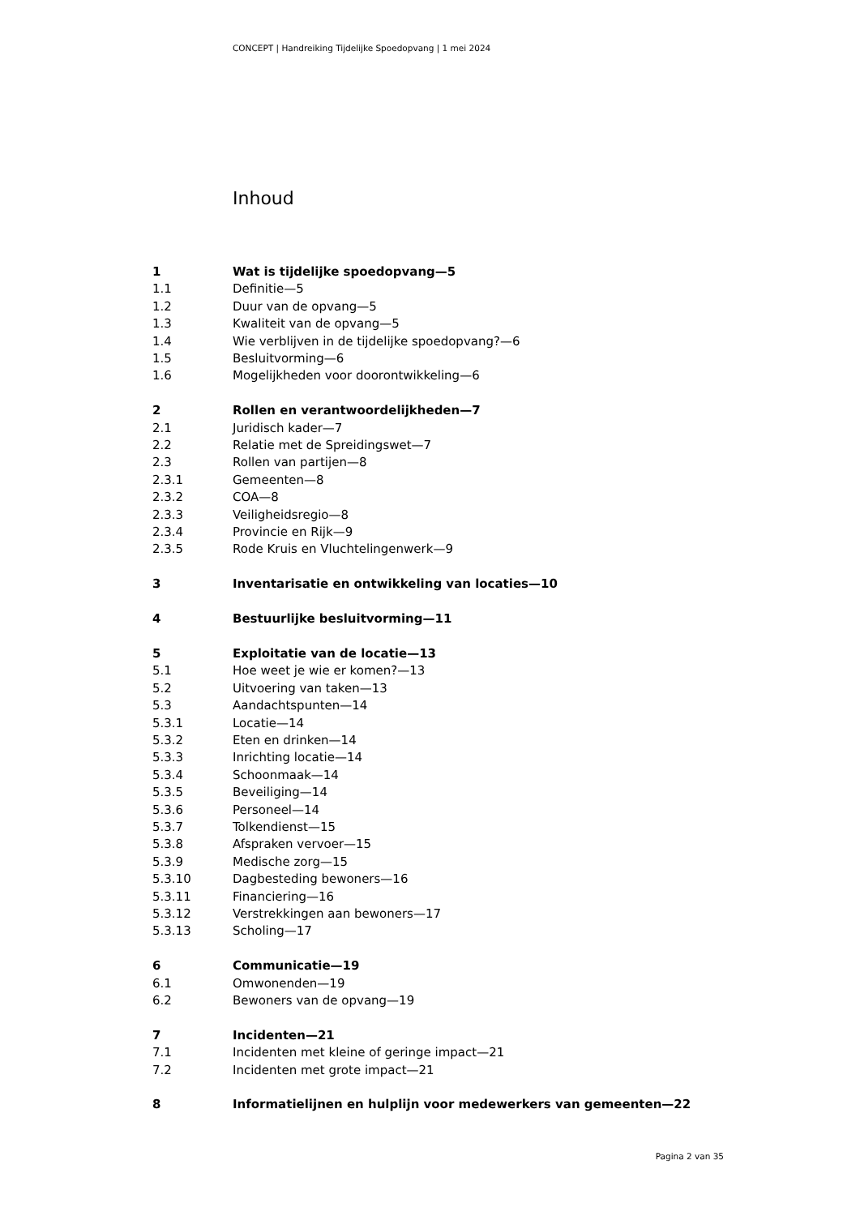CONCEPT | Handreiking Tijdelijke Spoedopvang | 1 mei 2024
Inhoud
1 Wat is tijdelijke spoedopvang—5
1.1 Definitie—5
1.2 Duur van de opvang—5
1.3 Kwaliteit van de opvang—5
1.4 Wie verblijven in de tijdelijke spoedopvang?—6
1.5 Besluitvorming—6
1.6 Mogelijkheden voor doorontwikkeling—6
2 Rollen en verantwoordelijkheden—7
2.1 Juridisch kader—7
2.2 Relatie met de Spreidingswet—7
2.3 Rollen van partijen—8
2.3.1 Gemeenten—8
2.3.2 COA—8
2.3.3 Veiligheidsregio—8
2.3.4 Provincie en Rijk—9
2.3.5 Rode Kruis en Vluchtelingenwerk—9
3 Inventarisatie en ontwikkeling van locaties—10
4 Bestuurlijke besluitvorming—11
5 Exploitatie van de locatie—13
5.1 Hoe weet je wie er komen?—13
5.2 Uitvoering van taken—13
5.3 Aandachtspunten—14
5.3.1 Locatie—14
5.3.2 Eten en drinken—14
5.3.3 Inrichting locatie—14
5.3.4 Schoonmaak—14
5.3.5 Beveiliging—14
5.3.6 Personeel—14
5.3.7 Tolkendienst—15
5.3.8 Afspraken vervoer—15
5.3.9 Medische zorg—15
5.3.10 Dagbesteding bewoners—16
5.3.11 Financiering—16
5.3.12 Verstrekkingen aan bewoners—17
5.3.13 Scholing—17
6 Communicatie—19
6.1 Omwonenden—19
6.2 Bewoners van de opvang—19
7 Incidenten—21
7.1 Incidenten met kleine of geringe impact—21
7.2 Incidenten met grote impact—21
8 Informatielijnen en hulplijn voor medewerkers van gemeenten—22
Pagina 2 van 35